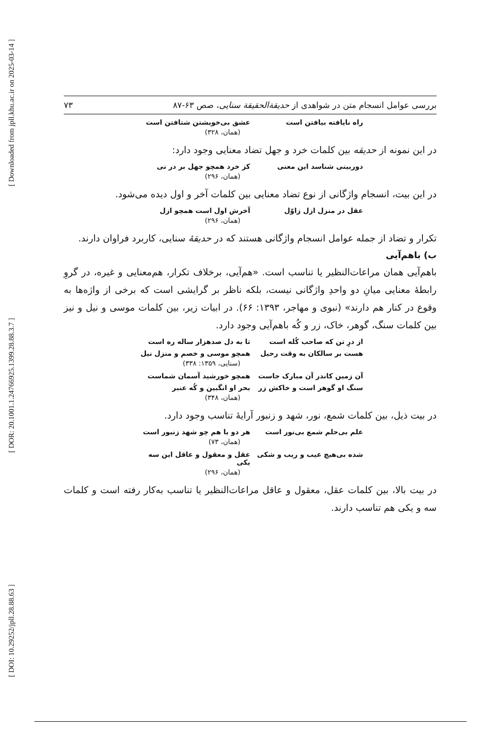[ Downloaded from jpll.khu.ac.ir on 2025-03-14 ]
[ DOR: 20.1001.1.24766925.1399.28.88.3.7 ]
[ DOI: 10.29252/jpll.28.88.63 ]
بررسی عوامل انسجام متن در شواهدی از حدیقةالحقیقة سنایی، صص ۶۳-۸۷ ۷۳
راه نایافته بیافتن است عشق بی‌خویشتن شتافتن است
(همان، ۳۲۸)
در این نمونه از حدیقه بین کلمات خرد و جهل تضاد معنایی وجود دارد:
دوربینی شناسد این معنی کز خرد همچو جهل بر در نی
(همان، ۲۹۶)
در این بیت، انسجام واژگانی از نوع تضاد معنایی بین کلمات آخر و اول دیده می‌شود.
عقل در منزل ازل زاوّل آخرش اول است همچو ازل
(همان، ۲۹۶)
تکرار و تضاد از جمله عوامل انسجام واژگانی هستند که در حدیقهٔ سنایی، کاربرد فراوان دارند.
ب) باهم‌آیی
باهم‌آیی همان مراعات‌النظیر یا تناسب است. «هم‌آیی، برخلاف تکرار، هم‌معنایی و غیره، در گروِ رابطهٔ معنایی میانِ دو واحدِ واژگانی نیست، بلکه ناظر بر گرایشی است که برخی از واژه‌ها به وقوع در کنار هم دارند» (نبوی و مهاجر، ۱۳۹۳: ۶۶). در ابیات زیر، بین کلمات موسی و نیل و نیز بین کلمات سنگ، گوهر، خاک، زر و کُه باهم‌آیی وجود دارد.
از درِ تن که صاحب کُله است تا به دل صدهزار ساله ره است
هست بر سالکان به وقت رحیل همچو موسی و خصم و منزل نیل
(سنایی، ۱۳۵۹: ۳۳۸)
آن زمین کاندر آن مبارک جاست همچو خورشید آسمان شماست
سنگ او گوهر است و خاکش زر بحر او انگبین و کُه عنبر
(همان، ۳۴۸)
در بیت ذیل، بین کلمات شمع، نور، شهد و زنبور آرایهٔ تناسب وجود دارد.
علم بی‌حلم شمع بی‌نور است هر دو با هم چو شهد زنبور است
(همان، ۷۳)
شده بی‌هیچ عیب و ریب و شکی عقل و معقول و عاقل این سه یکی
(همان، ۲۹۶)
در بیت بالا، بین کلمات عقل، معقول و عاقل مراعات‌النظیر یا تناسب به‌کار رفته است و کلمات سه و یکی هم تناسب دارند.